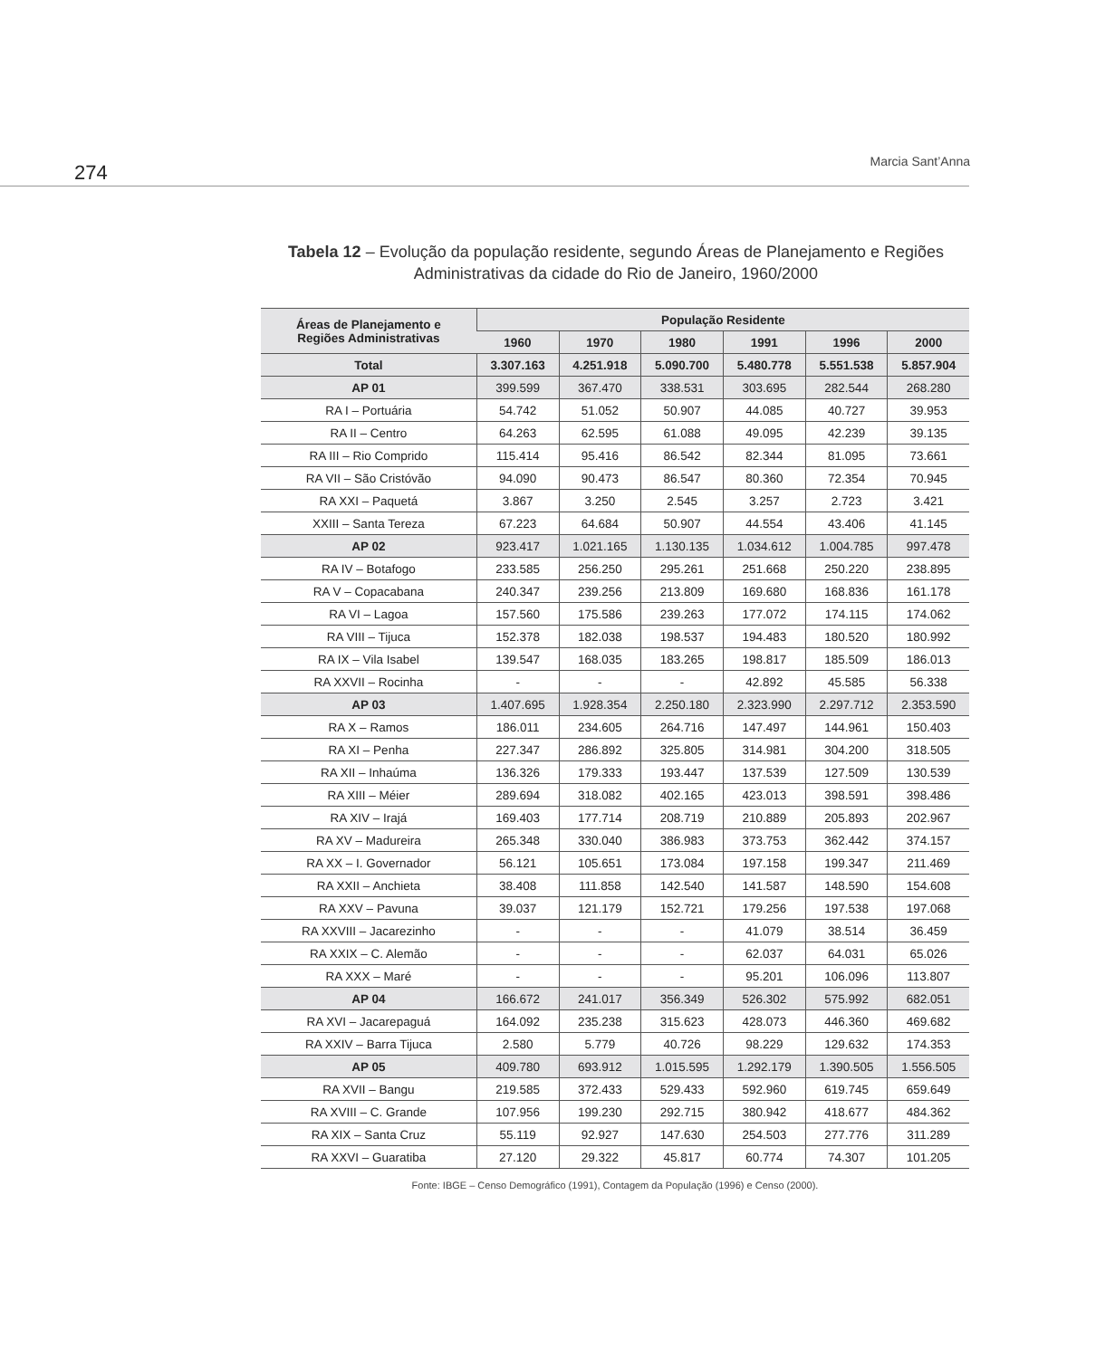274 Marcia Sant’Anna
Tabela 12 – Evolução da população residente, segundo Áreas de Planejamento e Regiões Administrativas da cidade do Rio de Janeiro, 1960/2000
| Áreas de Planejamento e Regiões Administrativas | População Residente | | | | | |
| --- | --- | --- | --- | --- | --- | --- |
| | 1960 | 1970 | 1980 | 1991 | 1996 | 2000 |
| Total | 3.307.163 | 4.251.918 | 5.090.700 | 5.480.778 | 5.551.538 | 5.857.904 |
| AP 01 | 399.599 | 367.470 | 338.531 | 303.695 | 282.544 | 268.280 |
| RA I – Portuária | 54.742 | 51.052 | 50.907 | 44.085 | 40.727 | 39.953 |
| RA II – Centro | 64.263 | 62.595 | 61.088 | 49.095 | 42.239 | 39.135 |
| RA III – Rio Comprido | 115.414 | 95.416 | 86.542 | 82.344 | 81.095 | 73.661 |
| RA VII – São Cristóvão | 94.090 | 90.473 | 86.547 | 80.360 | 72.354 | 70.945 |
| RA XXI – Paquetá | 3.867 | 3.250 | 2.545 | 3.257 | 2.723 | 3.421 |
| XXIII – Santa Tereza | 67.223 | 64.684 | 50.907 | 44.554 | 43.406 | 41.145 |
| AP 02 | 923.417 | 1.021.165 | 1.130.135 | 1.034.612 | 1.004.785 | 997.478 |
| RA IV – Botafogo | 233.585 | 256.250 | 295.261 | 251.668 | 250.220 | 238.895 |
| RA V – Copacabana | 240.347 | 239.256 | 213.809 | 169.680 | 168.836 | 161.178 |
| RA VI – Lagoa | 157.560 | 175.586 | 239.263 | 177.072 | 174.115 | 174.062 |
| RA VIII – Tijuca | 152.378 | 182.038 | 198.537 | 194.483 | 180.520 | 180.992 |
| RA IX – Vila Isabel | 139.547 | 168.035 | 183.265 | 198.817 | 185.509 | 186.013 |
| RA XXVII – Rocinha | - | - | - | 42.892 | 45.585 | 56.338 |
| AP 03 | 1.407.695 | 1.928.354 | 2.250.180 | 2.323.990 | 2.297.712 | 2.353.590 |
| RA X – Ramos | 186.011 | 234.605 | 264.716 | 147.497 | 144.961 | 150.403 |
| RA XI – Penha | 227.347 | 286.892 | 325.805 | 314.981 | 304.200 | 318.505 |
| RA XII – Inhaúma | 136.326 | 179.333 | 193.447 | 137.539 | 127.509 | 130.539 |
| RA XIII – Méier | 289.694 | 318.082 | 402.165 | 423.013 | 398.591 | 398.486 |
| RA XIV – Irajá | 169.403 | 177.714 | 208.719 | 210.889 | 205.893 | 202.967 |
| RA XV – Madureira | 265.348 | 330.040 | 386.983 | 373.753 | 362.442 | 374.157 |
| RA XX – I. Governador | 56.121 | 105.651 | 173.084 | 197.158 | 199.347 | 211.469 |
| RA XXII – Anchieta | 38.408 | 111.858 | 142.540 | 141.587 | 148.590 | 154.608 |
| RA XXV – Pavuna | 39.037 | 121.179 | 152.721 | 179.256 | 197.538 | 197.068 |
| RA XXVIII – Jacarezinho | - | - | - | 41.079 | 38.514 | 36.459 |
| RA XXIX – C. Alemão | - | - | - | 62.037 | 64.031 | 65.026 |
| RA XXX – Maré | - | - | - | 95.201 | 106.096 | 113.807 |
| AP 04 | 166.672 | 241.017 | 356.349 | 526.302 | 575.992 | 682.051 |
| RA XVI – Jacarepaguá | 164.092 | 235.238 | 315.623 | 428.073 | 446.360 | 469.682 |
| RA XXIV – Barra Tijuca | 2.580 | 5.779 | 40.726 | 98.229 | 129.632 | 174.353 |
| AP 05 | 409.780 | 693.912 | 1.015.595 | 1.292.179 | 1.390.505 | 1.556.505 |
| RA XVII – Bangu | 219.585 | 372.433 | 529.433 | 592.960 | 619.745 | 659.649 |
| RA XVIII – C. Grande | 107.956 | 199.230 | 292.715 | 380.942 | 418.677 | 484.362 |
| RA XIX – Santa Cruz | 55.119 | 92.927 | 147.630 | 254.503 | 277.776 | 311.289 |
| RA XXVI – Guaratiba | 27.120 | 29.322 | 45.817 | 60.774 | 74.307 | 101.205 |
Fonte: IBGE – Censo Demográfico (1991), Contagem da População (1996) e Censo (2000).